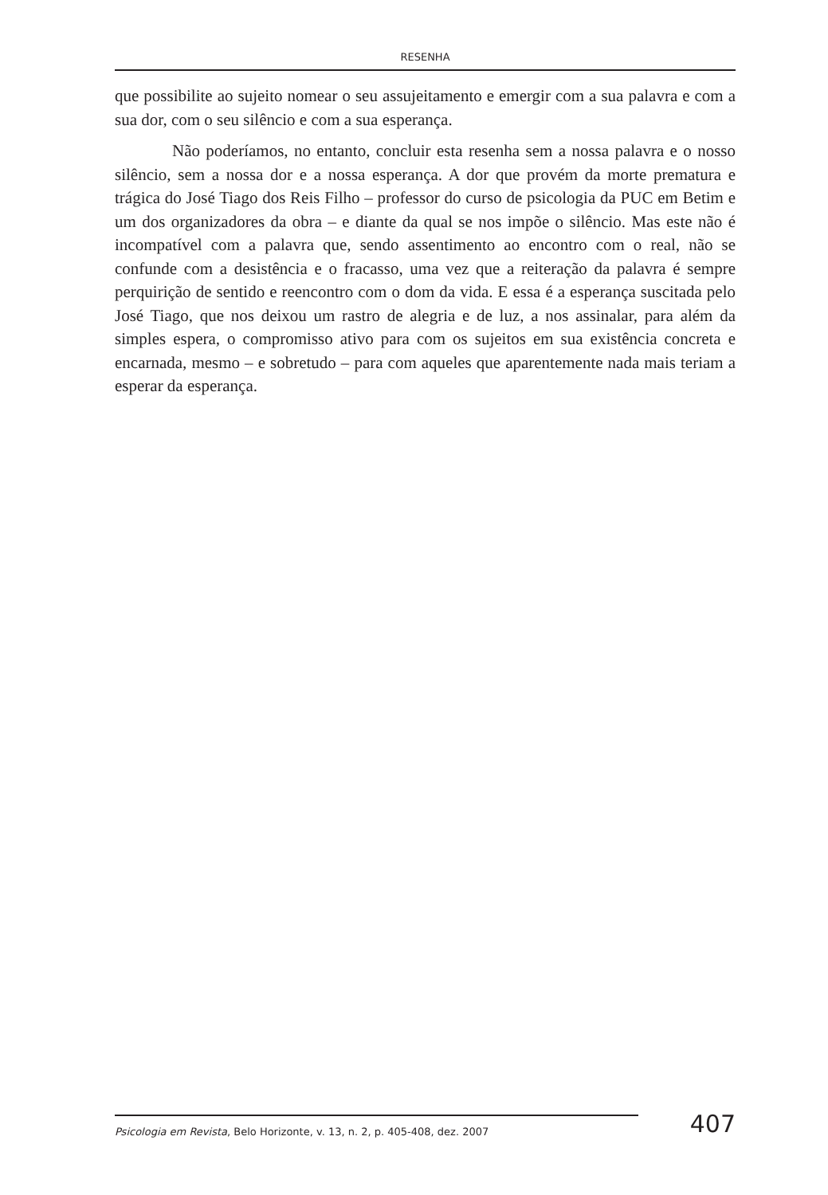RESENHA
que possibilite ao sujeito nomear o seu assujeitamento e emergir com a sua palavra e com a sua dor, com o seu silêncio e com a sua esperança.
Não poderíamos, no entanto, concluir esta resenha sem a nossa palavra e o nosso silêncio, sem a nossa dor e a nossa esperança. A dor que provém da morte prematura e trágica do José Tiago dos Reis Filho – professor do curso de psicologia da PUC em Betim e um dos organizadores da obra – e diante da qual se nos impõe o silêncio. Mas este não é incompatível com a palavra que, sendo assentimento ao encontro com o real, não se confunde com a desistência e o fracasso, uma vez que a reiteração da palavra é sempre perquirição de sentido e reencontro com o dom da vida. E essa é a esperança suscitada pelo José Tiago, que nos deixou um rastro de alegria e de luz, a nos assinalar, para além da simples espera, o compromisso ativo para com os sujeitos em sua existência concreta e encarnada, mesmo – e sobretudo – para com aqueles que aparentemente nada mais teriam a esperar da esperança.
Psicologia em Revista, Belo Horizonte, v. 13, n. 2, p. 405-408, dez. 2007
407